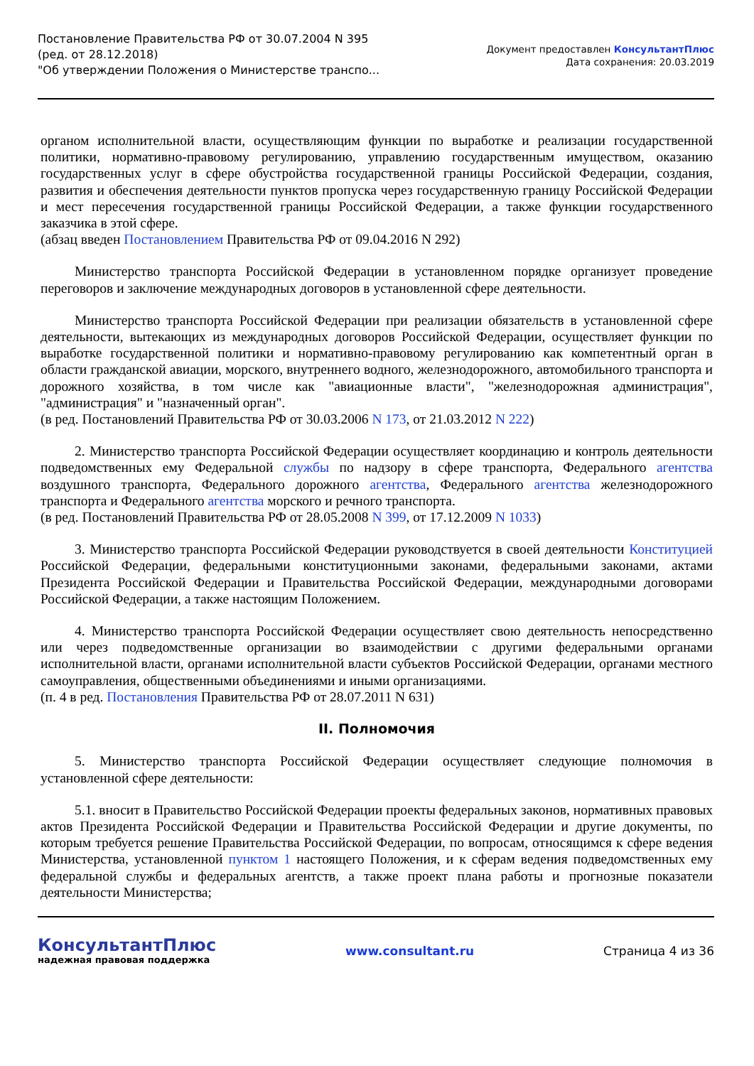Постановление Правительства РФ от 30.07.2004 N 395
(ред. от 28.12.2018)
"Об утверждении Положения о Министерстве транспо...
Документ предоставлен КонсультантПлюс
Дата сохранения: 20.03.2019
органом исполнительной власти, осуществляющим функции по выработке и реализации государственной политики, нормативно-правовому регулированию, управлению государственным имуществом, оказанию государственных услуг в сфере обустройства государственной границы Российской Федерации, создания, развития и обеспечения деятельности пунктов пропуска через государственную границу Российской Федерации и мест пересечения государственной границы Российской Федерации, а также функции государственного заказчика в этой сфере.
(абзац введен Постановлением Правительства РФ от 09.04.2016 N 292)
Министерство транспорта Российской Федерации в установленном порядке организует проведение переговоров и заключение международных договоров в установленной сфере деятельности.
Министерство транспорта Российской Федерации при реализации обязательств в установленной сфере деятельности, вытекающих из международных договоров Российской Федерации, осуществляет функции по выработке государственной политики и нормативно-правовому регулированию как компетентный орган в области гражданской авиации, морского, внутреннего водного, железнодорожного, автомобильного транспорта и дорожного хозяйства, в том числе как "авиационные власти", "железнодорожная администрация", "администрация" и "назначенный орган".
(в ред. Постановлений Правительства РФ от 30.03.2006 N 173, от 21.03.2012 N 222)
2. Министерство транспорта Российской Федерации осуществляет координацию и контроль деятельности подведомственных ему Федеральной службы по надзору в сфере транспорта, Федерального агентства воздушного транспорта, Федерального дорожного агентства, Федерального агентства железнодорожного транспорта и Федерального агентства морского и речного транспорта.
(в ред. Постановлений Правительства РФ от 28.05.2008 N 399, от 17.12.2009 N 1033)
3. Министерство транспорта Российской Федерации руководствуется в своей деятельности Конституцией Российской Федерации, федеральными конституционными законами, федеральными законами, актами Президента Российской Федерации и Правительства Российской Федерации, международными договорами Российской Федерации, а также настоящим Положением.
4. Министерство транспорта Российской Федерации осуществляет свою деятельность непосредственно или через подведомственные организации во взаимодействии с другими федеральными органами исполнительной власти, органами исполнительной власти субъектов Российской Федерации, органами местного самоуправления, общественными объединениями и иными организациями.
(п. 4 в ред. Постановления Правительства РФ от 28.07.2011 N 631)
II. Полномочия
5. Министерство транспорта Российской Федерации осуществляет следующие полномочия в установленной сфере деятельности:
5.1. вносит в Правительство Российской Федерации проекты федеральных законов, нормативных правовых актов Президента Российской Федерации и Правительства Российской Федерации и другие документы, по которым требуется решение Правительства Российской Федерации, по вопросам, относящимся к сфере ведения Министерства, установленной пунктом 1 настоящего Положения, и к сферам ведения подведомственных ему федеральной службы и федеральных агентств, а также проект плана работы и прогнозные показатели деятельности Министерства;
КонсультантПлюс
надежная правовая поддержка
www.consultant.ru Страница 4 из 36